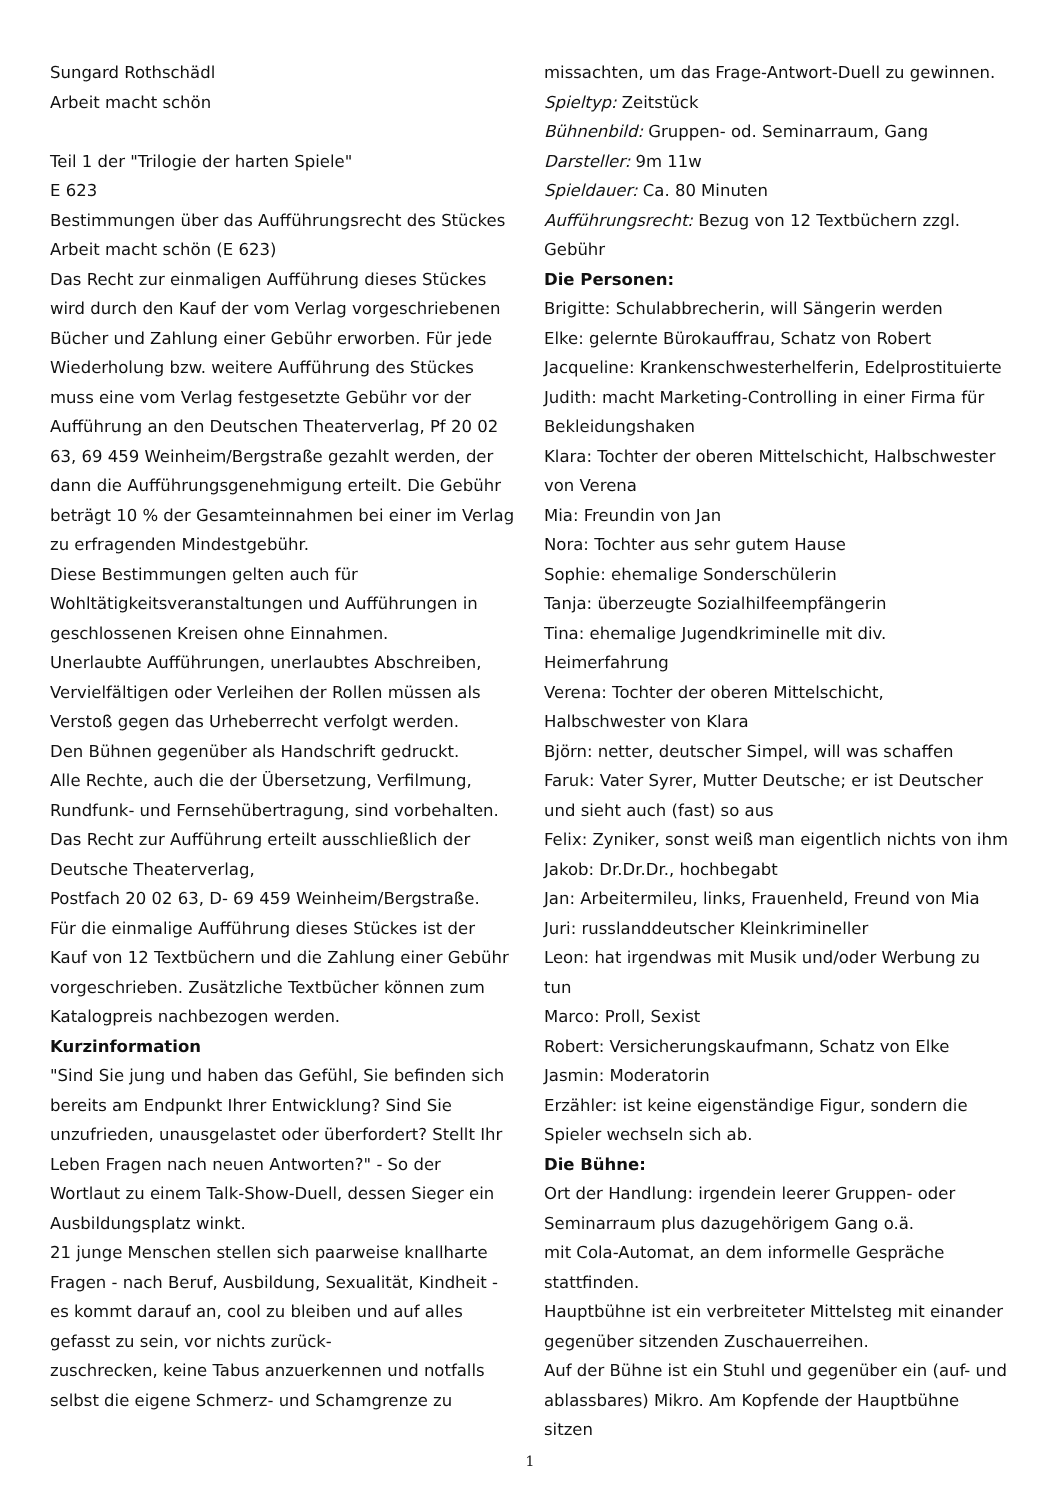Sungard Rothschädl
Arbeit macht schön
Teil 1 der "Trilogie der harten Spiele"
E 623
Bestimmungen über das Aufführungsrecht des Stückes Arbeit macht schön (E 623)
Das Recht zur einmaligen Aufführung dieses Stückes wird durch den Kauf der vom Verlag vorgeschriebenen Bücher und Zahlung einer Gebühr erworben. Für jede Wiederholung bzw. weitere Aufführung des Stückes muss eine vom Verlag festgesetzte Gebühr vor der Aufführung an den Deutschen Theaterverlag, Pf 20 02 63, 69 459 Weinheim/Bergstraße gezahlt werden, der dann die Aufführungsgenehmigung erteilt. Die Gebühr beträgt 10 % der Gesamteinnahmen bei einer im Verlag zu erfragenden Mindestgebühr.
Diese Bestimmungen gelten auch für Wohltätigkeitsveranstaltungen und Aufführungen in geschlossenen Kreisen ohne Einnahmen.
Unerlaubte Aufführungen, unerlaubtes Abschreiben, Vervielfältigen oder Verleihen der Rollen müssen als Verstoß gegen das Urheberrecht verfolgt werden.
Den Bühnen gegenüber als Handschrift gedruckt.
Alle Rechte, auch die der Übersetzung, Verfilmung, Rundfunk- und Fernsehübertragung, sind vorbehalten.
Das Recht zur Aufführung erteilt ausschließlich der Deutsche Theaterverlag,
Postfach 20 02 63, D- 69 459 Weinheim/Bergstraße.
Für die einmalige Aufführung dieses Stückes ist der Kauf von 12 Textbüchern und die Zahlung einer Gebühr vorgeschrieben. Zusätzliche Textbücher können zum Katalogpreis nachbezogen werden.
Kurzinformation
"Sind Sie jung und haben das Gefühl, Sie befinden sich bereits am Endpunkt Ihrer Entwicklung? Sind Sie unzufrieden, unausgelastet oder überfordert? Stellt Ihr Leben Fragen nach neuen Antworten?" - So der Wortlaut zu einem Talk-Show-Duell, dessen Sieger ein Ausbildungsplatz winkt.
21 junge Menschen stellen sich paarweise knallharte Fragen - nach Beruf, Ausbildung, Sexualität, Kindheit - es kommt darauf an, cool zu bleiben und auf alles gefasst zu sein, vor nichts zurück-
zuschrecken, keine Tabus anzuerkennen und notfalls selbst die eigene Schmerz- und Schamgrenze zu
missachten, um das Frage-Antwort-Duell zu gewinnen.
Spieltyp: Zeitstück
Bühnenbild: Gruppen- od. Seminarraum, Gang
Darsteller: 9m 11w
Spieldauer: Ca. 80 Minuten
Aufführungsrecht: Bezug von 12 Textbüchern zzgl. Gebühr
Die Personen:
Brigitte: Schulabbrecherin, will Sängerin werden
Elke: gelernte Bürokauffrau, Schatz von Robert
Jacqueline: Krankenschwesterhelferin, Edelprostituierte
Judith: macht Marketing-Controlling in einer Firma für Bekleidungshaken
Klara: Tochter der oberen Mittelschicht, Halbschwester von Verena
Mia: Freundin von Jan
Nora: Tochter aus sehr gutem Hause
Sophie: ehemalige Sonderschülerin
Tanja: überzeugte Sozialhilfeempfängerin
Tina: ehemalige Jugendkriminelle mit div. Heimerfahrung
Verena: Tochter der oberen Mittelschicht, Halbschwester von Klara
Björn: netter, deutscher Simpel, will was schaffen
Faruk: Vater Syrer, Mutter Deutsche; er ist Deutscher und sieht auch (fast) so aus
Felix: Zyniker, sonst weiß man eigentlich nichts von ihm
Jakob: Dr.Dr.Dr., hochbegabt
Jan: Arbeitermileu, links, Frauenheld, Freund von Mia
Juri: russlanddeutscher Kleinkrimineller
Leon: hat irgendwas mit Musik und/oder Werbung zu tun
Marco: Proll, Sexist
Robert: Versicherungskaufmann, Schatz von Elke
Jasmin: Moderatorin
Erzähler: ist keine eigenständige Figur, sondern die Spieler wechseln sich ab.
Die Bühne:
Ort der Handlung: irgendein leerer Gruppen- oder Seminarraum plus dazugehörigem Gang o.ä.
mit Cola-Automat, an dem informelle Gespräche stattfinden.
Hauptbühne ist ein verbreiteter Mittelsteg mit einander gegenüber sitzenden Zuschauerreihen.
Auf der Bühne ist ein Stuhl und gegenüber ein (auf- und ablassbares) Mikro. Am Kopfende der Hauptbühne sitzen
1